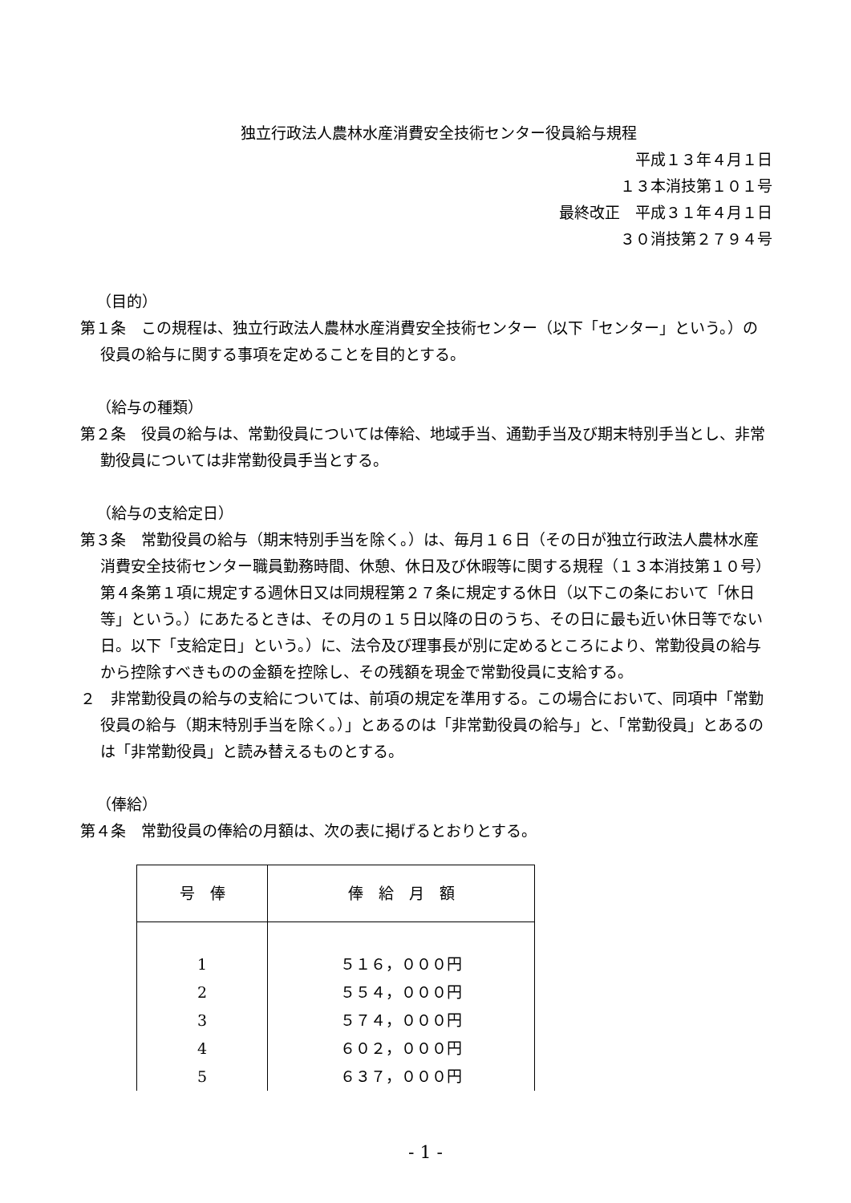独立行政法人農林水産消費安全技術センター役員給与規程
平成１３年４月１日
１３本消技第１０１号
最終改正　平成３１年４月１日
３０消技第２７９４号
（目的）
第１条　この規程は、独立行政法人農林水産消費安全技術センター（以下「センター」という。）の役員の給与に関する事項を定めることを目的とする。
（給与の種類）
第２条　役員の給与は、常勤役員については俸給、地域手当、通勤手当及び期末特別手当とし、非常勤役員については非常勤役員手当とする。
（給与の支給定日）
第３条　常勤役員の給与（期末特別手当を除く。）は、毎月１６日（その日が独立行政法人農林水産消費安全技術センター職員勤務時間、休憩、休日及び休暇等に関する規程（１３本消技第１０号）第４条第１項に規定する週休日又は同規程第２７条に規定する休日（以下この条において「休日等」という。）にあたるときは、その月の１５日以降の日のうち、その日に最も近い休日等でない日。以下「支給定日」という。）に、法令及び理事長が別に定めるところにより、常勤役員の給与から控除すべきものの金額を控除し、その残額を現金で常勤役員に支給する。
２　非常勤役員の給与の支給については、前項の規定を準用する。この場合において、同項中「常勤役員の給与（期末特別手当を除く。）」とあるのは「非常勤役員の給与」と、「常勤役員」とあるのは「非常勤役員」と読み替えるものとする。
（俸給）
第４条　常勤役員の俸給の月額は、次の表に掲げるとおりとする。
| 号 俸 | 俸 給 月 額 |
| --- | --- |
| 1 | ５１６，０００円 |
| 2 | ５５４，０００円 |
| 3 | ５７４，０００円 |
| 4 | ６０２，０００円 |
| 5 | ６３７，０００円 |
- 1 -